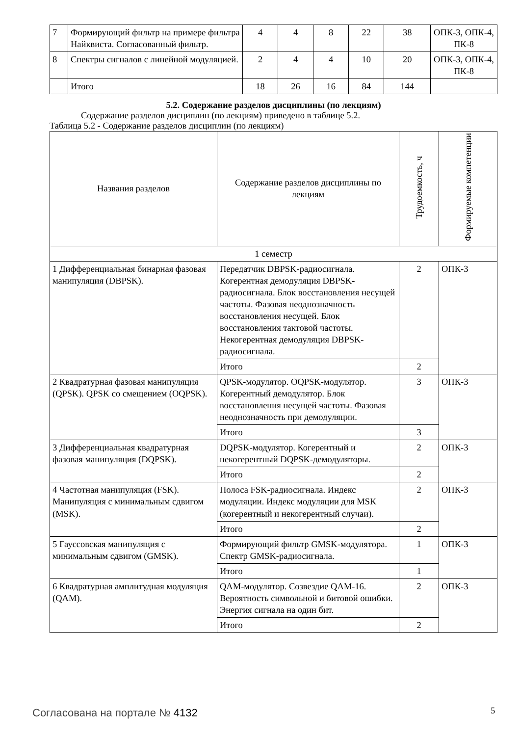| 7 | Формирующий фильтр на примере фильтра Найквиста. Согласованный фильтр. | 4 | 4 | 8 | 22 | 38 | ОПК-3, ОПК-4, ПК-8 |
| 8 | Спектры сигналов с линейной модуляцией. | 2 | 4 | 4 | 10 | 20 | ОПК-3, ОПК-4, ПК-8 |
| | Итого | 18 | 26 | 16 | 84 | 144 | |
5.2. Содержание разделов дисциплины (по лекциям)
Содержание разделов дисциплин (по лекциям) приведено в таблице 5.2.
Таблица 5.2 - Содержание разделов дисциплин (по лекциям)
| Названия разделов | Содержание разделов дисциплины по лекциям | Трудоемкость, ч | Формируемые компетенции |
| --- | --- | --- | --- |
| 1 семестр | | | |
| 1 Дифференциальная бинарная фазовая манипуляция (DBPSK). | Передатчик DBPSK-радиосигнала. Когерентная демодуляция DBPSK-радиосигнала. Блок восстановления несущей частоты. Фазовая неоднозначность восстановления несущей. Блок восстановления тактовой частоты. Некогерентная демодуляция DBPSK-радиосигнала. | 2 | ОПК-3 |
| | Итого | 2 | |
| 2 Квадратурная фазовая манипуляция (QPSK). QPSK со смещением (OQPSK). | QPSK-модулятор. OQPSK-модулятор. Когерентный демодулятор. Блок восстановления несущей частоты. Фазовая неоднозначность при демодуляции. | 3 | ОПК-3 |
| | Итого | 3 | |
| 3 Дифференциальная квадратурная фазовая манипуляция (DQPSK). | DQPSK-модулятор. Когерентный и некогерентный DQPSK-демодуляторы. | 2 | ОПК-3 |
| | Итого | 2 | |
| 4 Частотная манипуляция (FSK). Манипуляция с минимальным сдвигом (MSK). | Полоса FSK-радиосигнала. Индекс модуляции. Индекс модуляции для MSK (когерентный и некогерентный случаи). | 2 | ОПК-3 |
| | Итого | 2 | |
| 5 Гауссовская манипуляция с минимальным сдвигом (GMSK). | Формирующий фильтр GMSK-модулятора. Спектр GMSK-радиосигнала. | 1 | ОПК-3 |
| | Итого | 1 | |
| 6 Квадратурная амплитудная модуляция (QAM). | QAM-модулятор. Созвездие QAM-16. Вероятность символьной и битовой ошибки. Энергия сигнала на один бит. | 2 | ОПК-3 |
| | Итого | 2 | |
Согласована на портале № 4132 5